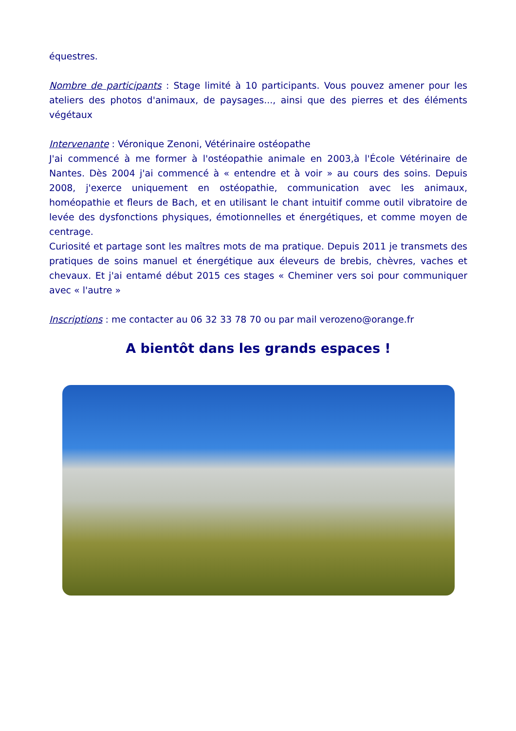équestres.
Nombre de participants : Stage limité à 10 participants. Vous pouvez amener pour les ateliers des photos d'animaux, de paysages..., ainsi que des pierres et des éléments végétaux
Intervenante : Véronique Zenoni, Vétérinaire ostéopathe
J'ai commencé à me former à l'ostéopathie animale en 2003,à l'École Vétérinaire de Nantes. Dès 2004 j'ai commencé à « entendre et à voir » au cours des soins. Depuis 2008, j'exerce uniquement en ostéopathie, communication avec les animaux, homéopathie et fleurs de Bach, et en utilisant le chant intuitif comme outil vibratoire de levée des dysfonctions physiques, émotionnelles et énergétiques, et comme moyen de centrage.
Curiosité et partage sont les maîtres mots de ma pratique. Depuis 2011 je transmets des pratiques de soins manuel et énergétique aux éleveurs de brebis, chèvres, vaches et chevaux. Et j'ai entamé début 2015 ces stages « Cheminer vers soi pour communiquer avec « l'autre »
Inscriptions : me contacter au 06 32 33 78 70 ou par mail verozeno@orange.fr
A bientôt dans les grands espaces !